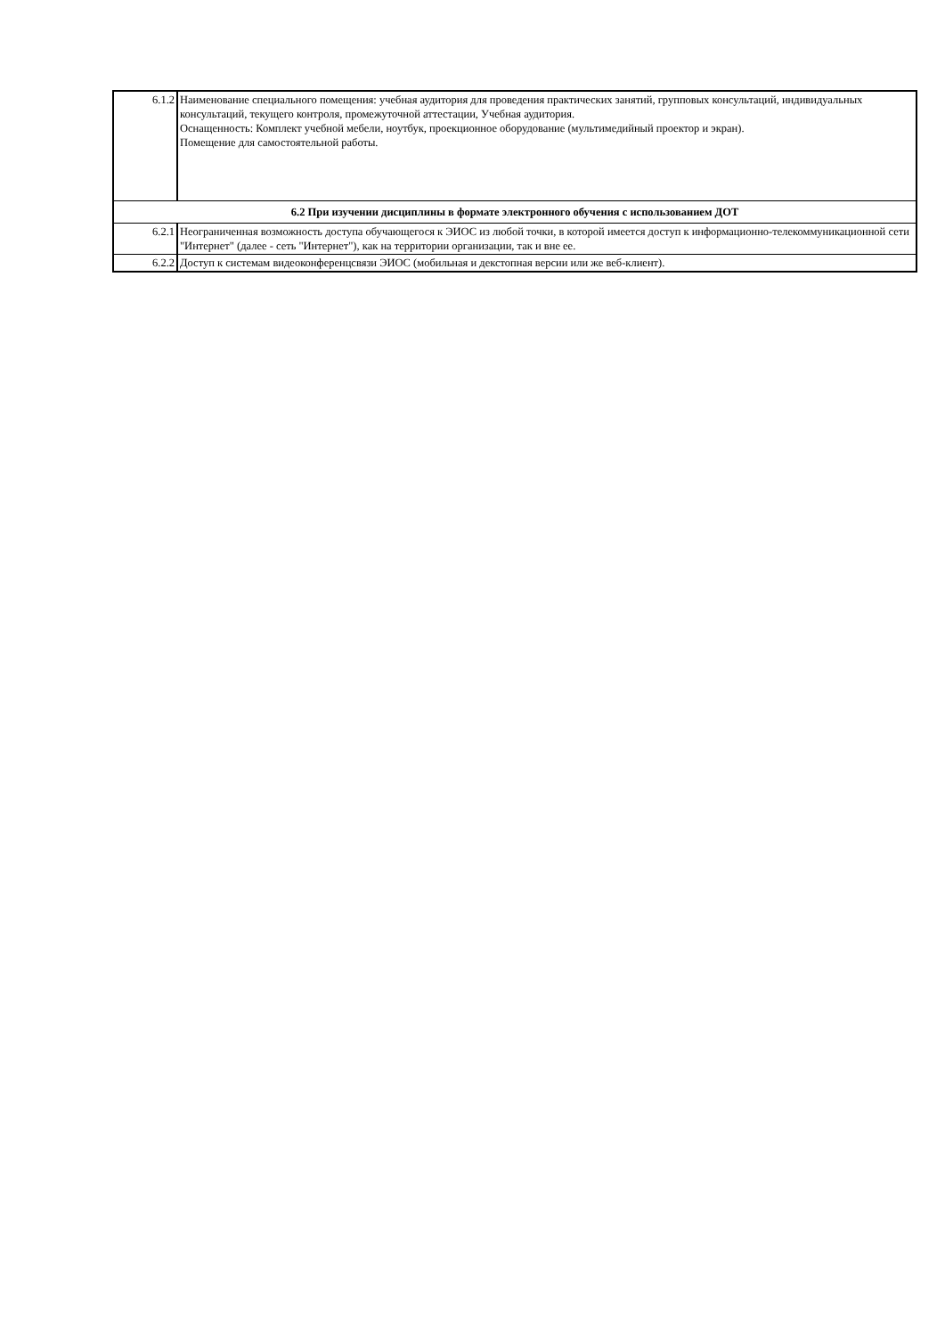| 6.1.2 | Наименование специального помещения: учебная аудитория для проведения практических занятий, групповых консультаций, индивидуальных консультаций, текущего контроля, промежуточной аттестации, Учебная аудитория. Оснащенность: Комплект учебной мебели, ноутбук, проекционное оборудование (мультимедийный проектор и экран). Помещение для самостоятельной работы. |
| 6.2 При изучении дисциплины в формате электронного обучения с использованием ДОТ | |
| 6.2.1 | Неограниченная возможность доступа обучающегося к ЭИОС из любой точки, в которой имеется доступ к информационно-телекоммуникационной сети "Интернет" (далее - сеть "Интернет"), как на территории организации, так и вне ее. |
| 6.2.2 | Доступ к системам видеоконференцсвязи ЭИОС (мобильная и декстопная версии или же веб-клиент). |